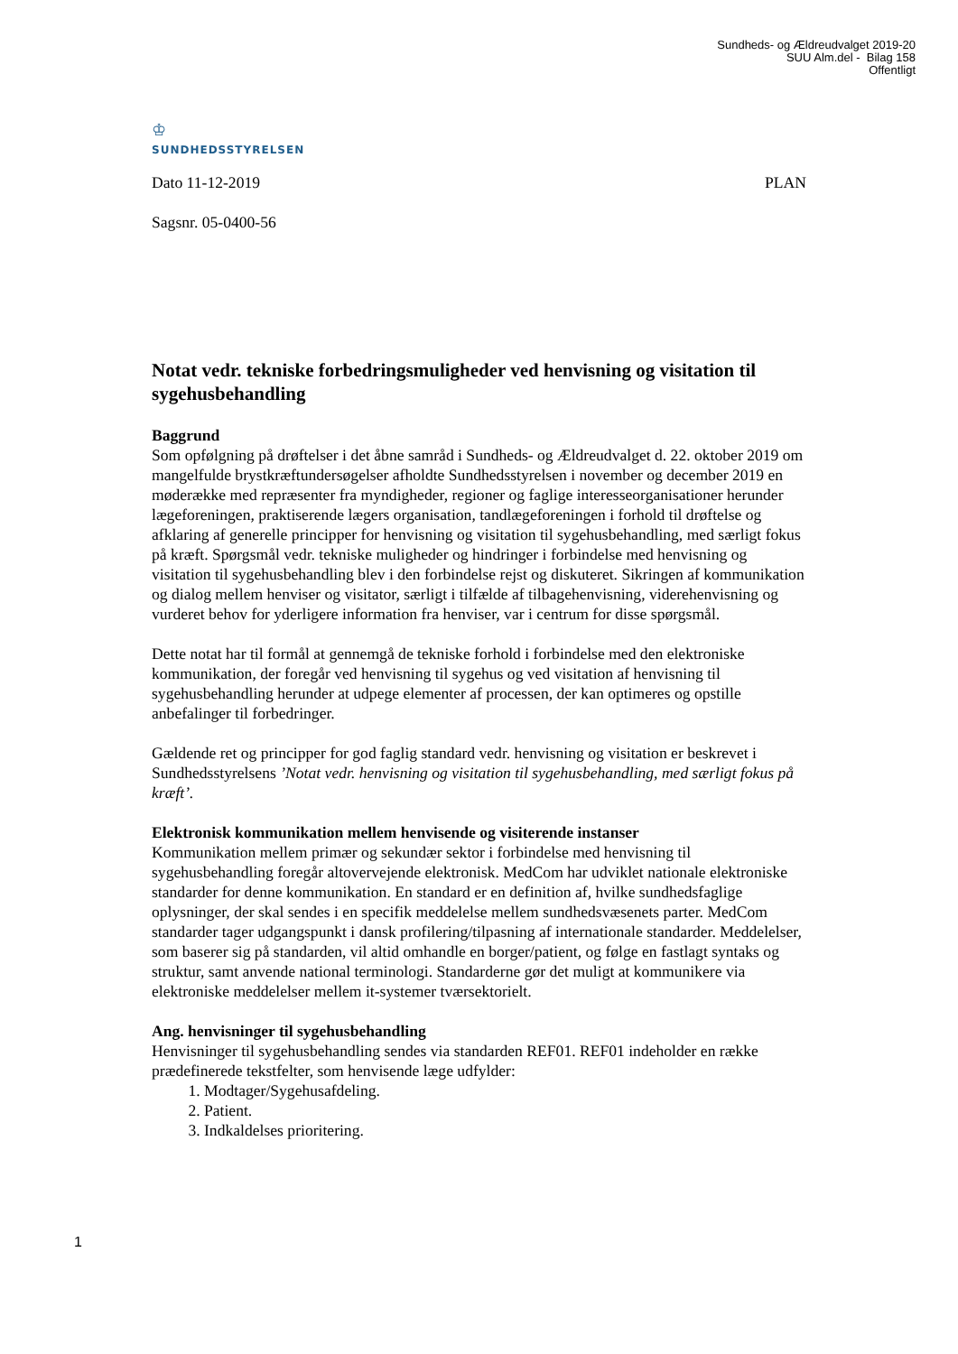Sundheds- og Ældreudvalget 2019-20
SUU Alm.del - Bilag 158
Offentligt
♔
SUNDHEDSSTYRELSEN
Dato 11-12-2019 PLAN
Sagsnr. 05-0400-56
Notat vedr. tekniske forbedringsmuligheder ved henvisning og visitation til sygehusbehandling
Baggrund
Som opfølgning på drøftelser i det åbne samråd i Sundheds- og Ældreudvalget d. 22. oktober 2019 om mangelfulde brystkræftundersøgelser afholdte Sundhedsstyrelsen i november og december 2019 en møderække med repræsenter fra myndigheder, regioner og faglige interesseorganisationer herunder lægeforeningen, praktiserende lægers organisation, tandlægeforeningen i forhold til drøftelse og afklaring af generelle principper for henvisning og visitation til sygehusbehandling, med særligt fokus på kræft. Spørgsmål vedr. tekniske muligheder og hindringer i forbindelse med henvisning og visitation til sygehusbehandling blev i den forbindelse rejst og diskuteret. Sikringen af kommunikation og dialog mellem henviser og visitator, særligt i tilfælde af tilbagehenvisning, viderehenvisning og vurderet behov for yderligere information fra henviser, var i centrum for disse spørgsmål.
Dette notat har til formål at gennemgå de tekniske forhold i forbindelse med den elektroniske kommunikation, der foregår ved henvisning til sygehus og ved visitation af henvisning til sygehusbehandling herunder at udpege elementer af processen, der kan optimeres og opstille anbefalinger til forbedringer.
Gældende ret og principper for god faglig standard vedr. henvisning og visitation er beskrevet i Sundhedsstyrelsens ’Notat vedr. henvisning og visitation til sygehusbehandling, med særligt fokus på kræft’.
Elektronisk kommunikation mellem henvisende og visiterende instanser
Kommunikation mellem primær og sekundær sektor i forbindelse med henvisning til sygehusbehandling foregår altovervejende elektronisk. MedCom har udviklet nationale elektroniske standarder for denne kommunikation. En standard er en definition af, hvilke sundhedsfaglige oplysninger, der skal sendes i en specifik meddelelse mellem sundhedsvæsenets parter. MedCom standarder tager udgangspunkt i dansk profilering/tilpasning af internationale standarder. Meddelelser, som baserer sig på standarden, vil altid omhandle en borger/patient, og følge en fastlagt syntaks og struktur, samt anvende national terminologi. Standarderne gør det muligt at kommunikere via elektroniske meddelelser mellem it-systemer tværsektorielt.
Ang. henvisninger til sygehusbehandling
Henvisninger til sygehusbehandling sendes via standarden REF01. REF01 indeholder en række prædefinerede tekstfelter, som henvisende læge udfylder:
1. Modtager/Sygehusafdeling.
2. Patient.
3. Indkaldelses prioritering.
1